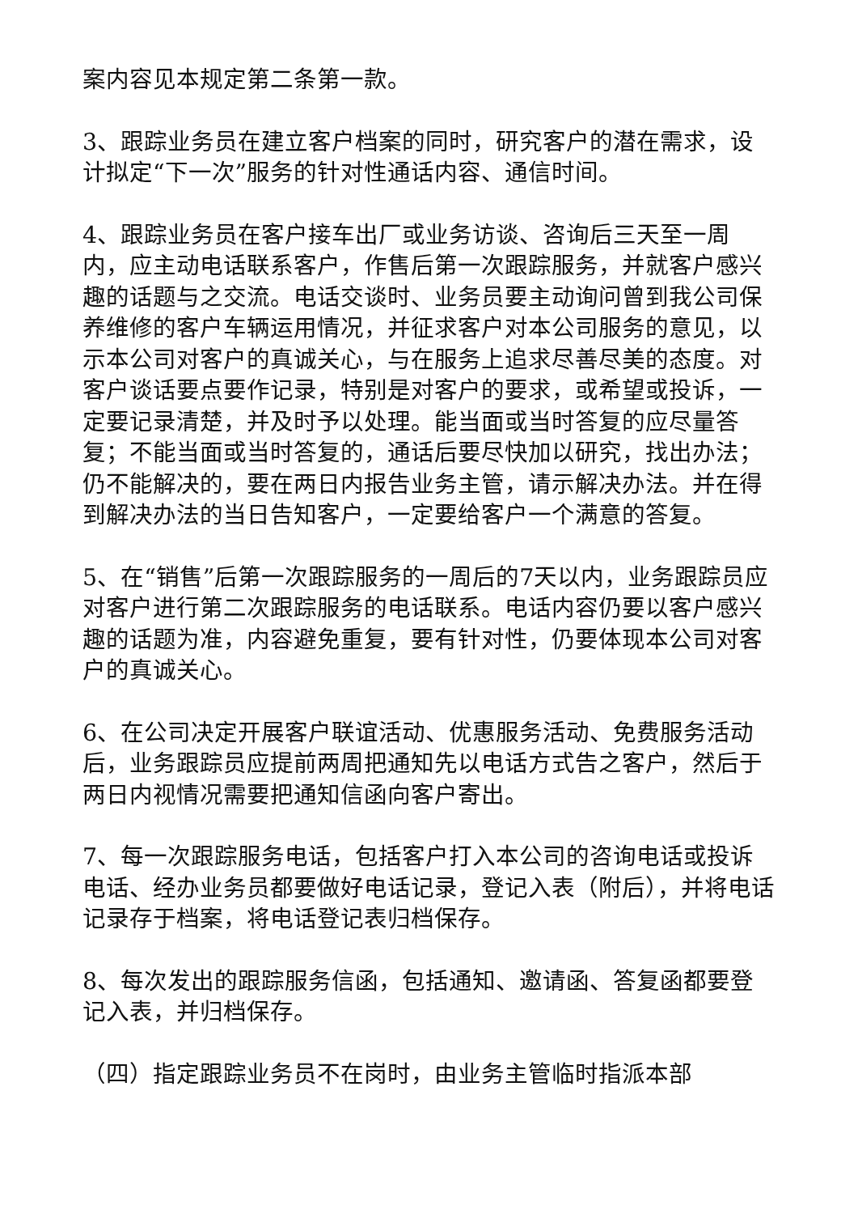案内容见本规定第二条第一款。
3、跟踪业务员在建立客户档案的同时，研究客户的潜在需求，设计拟定“下一次”服务的针对性通话内容、通信时间。
4、跟踪业务员在客户接车出厂或业务访谈、咨询后三天至一周内，应主动电话联系客户，作售后第一次跟踪服务，并就客户感兴趣的话题与之交流。电话交谈时、业务员要主动询问曾到我公司保养维修的客户车辆运用情况，并征求客户对本公司服务的意见，以示本公司对客户的真诚关心，与在服务上追求尽善尽美的态度。对客户谈话要点要作记录，特别是对客户的要求，或希望或投诉，一定要记录清楚，并及时予以处理。能当面或当时答复的应尽量答复；不能当面或当时答复的，通话后要尽快加以研究，找出办法；仍不能解决的，要在两日内报告业务主管，请示解决办法。并在得到解决办法的当日告知客户，一定要给客户一个满意的答复。
5、在“销售”后第一次跟踪服务的一周后的7天以内，业务跟踪员应对客户进行第二次跟踪服务的电话联系。电话内容仍要以客户感兴趣的话题为准，内容避免重复，要有针对性，仍要体现本公司对客户的真诚关心。
6、在公司决定开展客户联谊活动、优惠服务活动、免费服务活动后，业务跟踪员应提前两周把通知先以电话方式告之客户，然后于两日内视情况需要把通知信函向客户寄出。
7、每一次跟踪服务电话，包括客户打入本公司的咨询电话或投诉电话、经办业务员都要做好电话记录，登记入表（附后），并将电话记录存于档案，将电话登记表归档保存。
8、每次发出的跟踪服务信函，包括通知、邀请函、答复函都要登记入表，并归档保存。
（四）指定跟踪业务员不在岗时，由业务主管临时指派本部